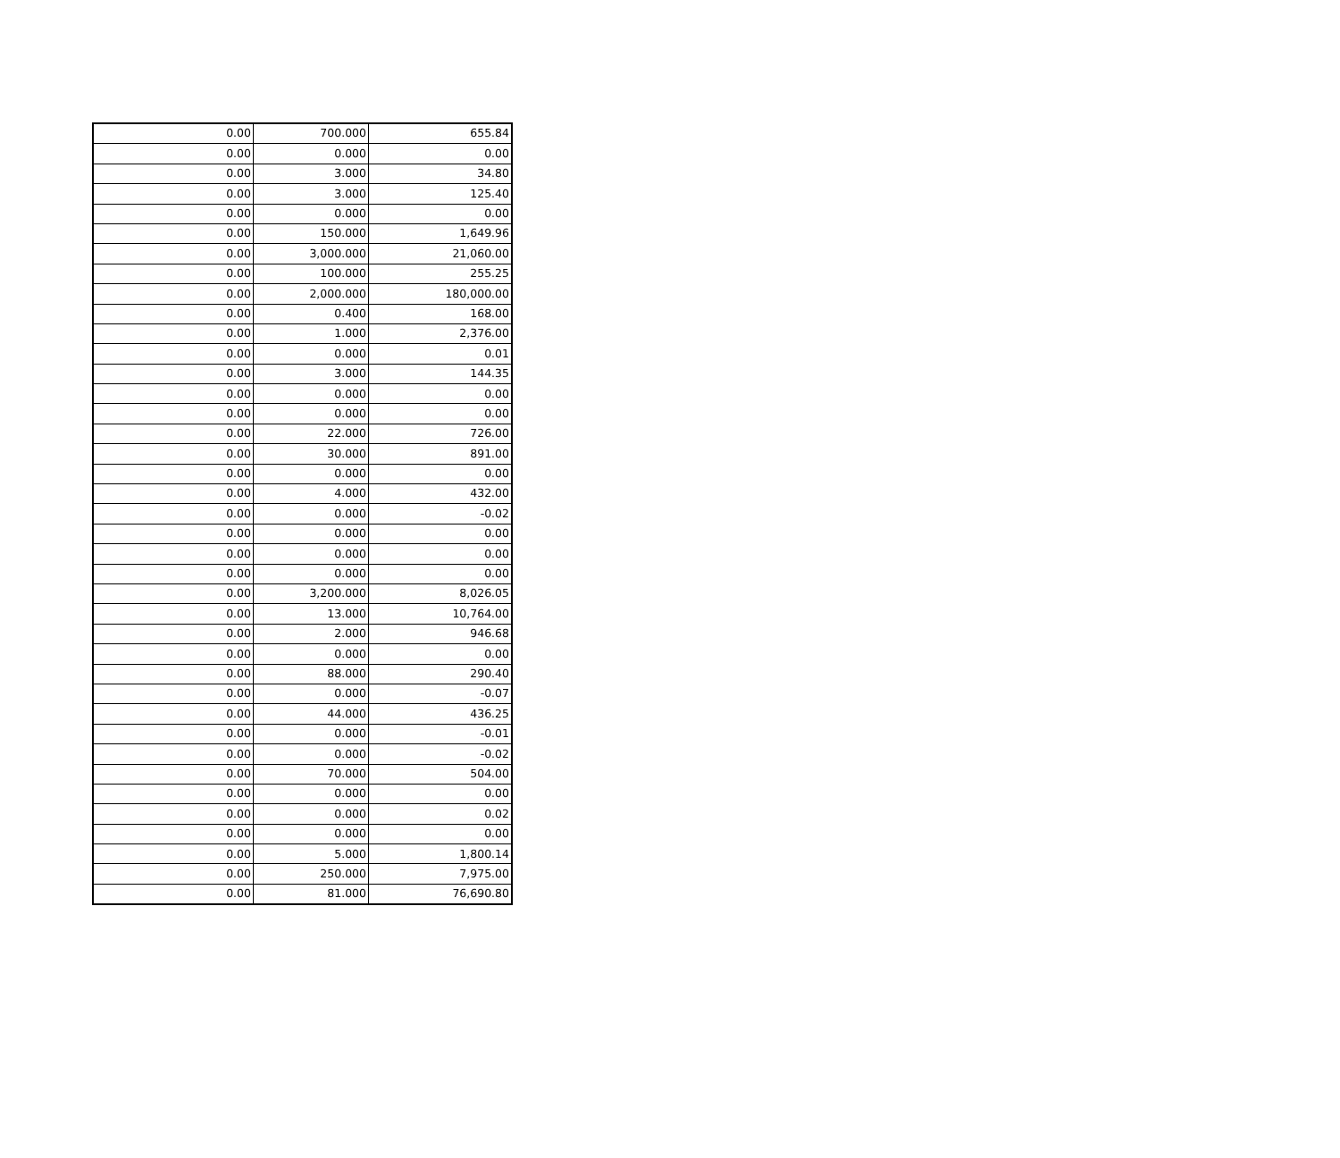| 0.00 | 700.000 | 655.84 |
| 0.00 | 0.000 | 0.00 |
| 0.00 | 3.000 | 34.80 |
| 0.00 | 3.000 | 125.40 |
| 0.00 | 0.000 | 0.00 |
| 0.00 | 150.000 | 1,649.96 |
| 0.00 | 3,000.000 | 21,060.00 |
| 0.00 | 100.000 | 255.25 |
| 0.00 | 2,000.000 | 180,000.00 |
| 0.00 | 0.400 | 168.00 |
| 0.00 | 1.000 | 2,376.00 |
| 0.00 | 0.000 | 0.01 |
| 0.00 | 3.000 | 144.35 |
| 0.00 | 0.000 | 0.00 |
| 0.00 | 0.000 | 0.00 |
| 0.00 | 22.000 | 726.00 |
| 0.00 | 30.000 | 891.00 |
| 0.00 | 0.000 | 0.00 |
| 0.00 | 4.000 | 432.00 |
| 0.00 | 0.000 | -0.02 |
| 0.00 | 0.000 | 0.00 |
| 0.00 | 0.000 | 0.00 |
| 0.00 | 0.000 | 0.00 |
| 0.00 | 3,200.000 | 8,026.05 |
| 0.00 | 13.000 | 10,764.00 |
| 0.00 | 2.000 | 946.68 |
| 0.00 | 0.000 | 0.00 |
| 0.00 | 88.000 | 290.40 |
| 0.00 | 0.000 | -0.07 |
| 0.00 | 44.000 | 436.25 |
| 0.00 | 0.000 | -0.01 |
| 0.00 | 0.000 | -0.02 |
| 0.00 | 70.000 | 504.00 |
| 0.00 | 0.000 | 0.00 |
| 0.00 | 0.000 | 0.02 |
| 0.00 | 0.000 | 0.00 |
| 0.00 | 5.000 | 1,800.14 |
| 0.00 | 250.000 | 7,975.00 |
| 0.00 | 81.000 | 76,690.80 |